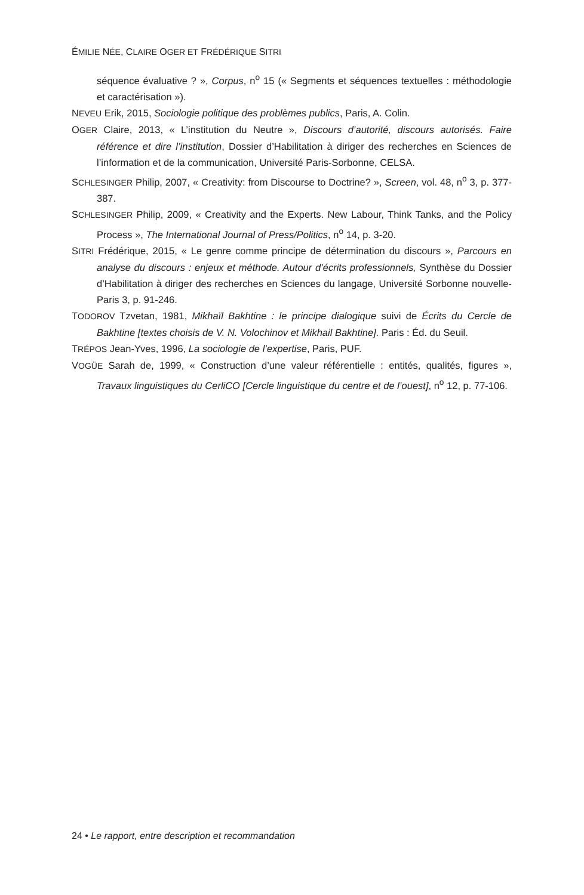ÉMILIE NÉE, CLAIRE OGER ET FRÉDÉRIQUE SITRI
séquence évaluative ? », Corpus, n<sup>o</sup> 15 (« Segments et séquences textuelles : méthodologie et caractérisation »).
NEVEU Erik, 2015, Sociologie politique des problèmes publics, Paris, A. Colin.
OGER Claire, 2013, « L’institution du Neutre », Discours d’autorité, discours autorisés. Faire référence et dire l’institution, Dossier d’Habilitation à diriger des recherches en Sciences de l’information et de la communication, Université Paris-Sorbonne, CELSA.
SCHLESINGER Philip, 2007, « Creativity: from Discourse to Doctrine? », Screen, vol. 48, n<sup>o</sup> 3, p. 377-387.
SCHLESINGER Philip, 2009, « Creativity and the Experts. New Labour, Think Tanks, and the Policy Process », The International Journal of Press/Politics, n<sup>o</sup> 14, p. 3-20.
SITRI Frédérique, 2015, « Le genre comme principe de détermination du discours », Parcours en analyse du discours : enjeux et méthode. Autour d’écrits professionnels, Synthèse du Dossier d’Habilitation à diriger des recherches en Sciences du langage, Université Sorbonne nouvelle-Paris 3, p. 91-246.
TODOROV Tzvetan, 1981, Mikhaïl Bakhtine : le principe dialogique suivi de Écrits du Cercle de Bakhtine [textes choisis de V. N. Volochinov et Mikhail Bakhtine]. Paris : Éd. du Seuil.
TRÉPOS Jean-Yves, 1996, La sociologie de l’expertise, Paris, PUF.
VOGÜE Sarah de, 1999, « Construction d’une valeur référentielle : entités, qualités, figures », Travaux linguistiques du CerliCO [Cercle linguistique du centre et de l’ouest], n<sup>o</sup> 12, p. 77-106.
24 • Le rapport, entre description et recommandation